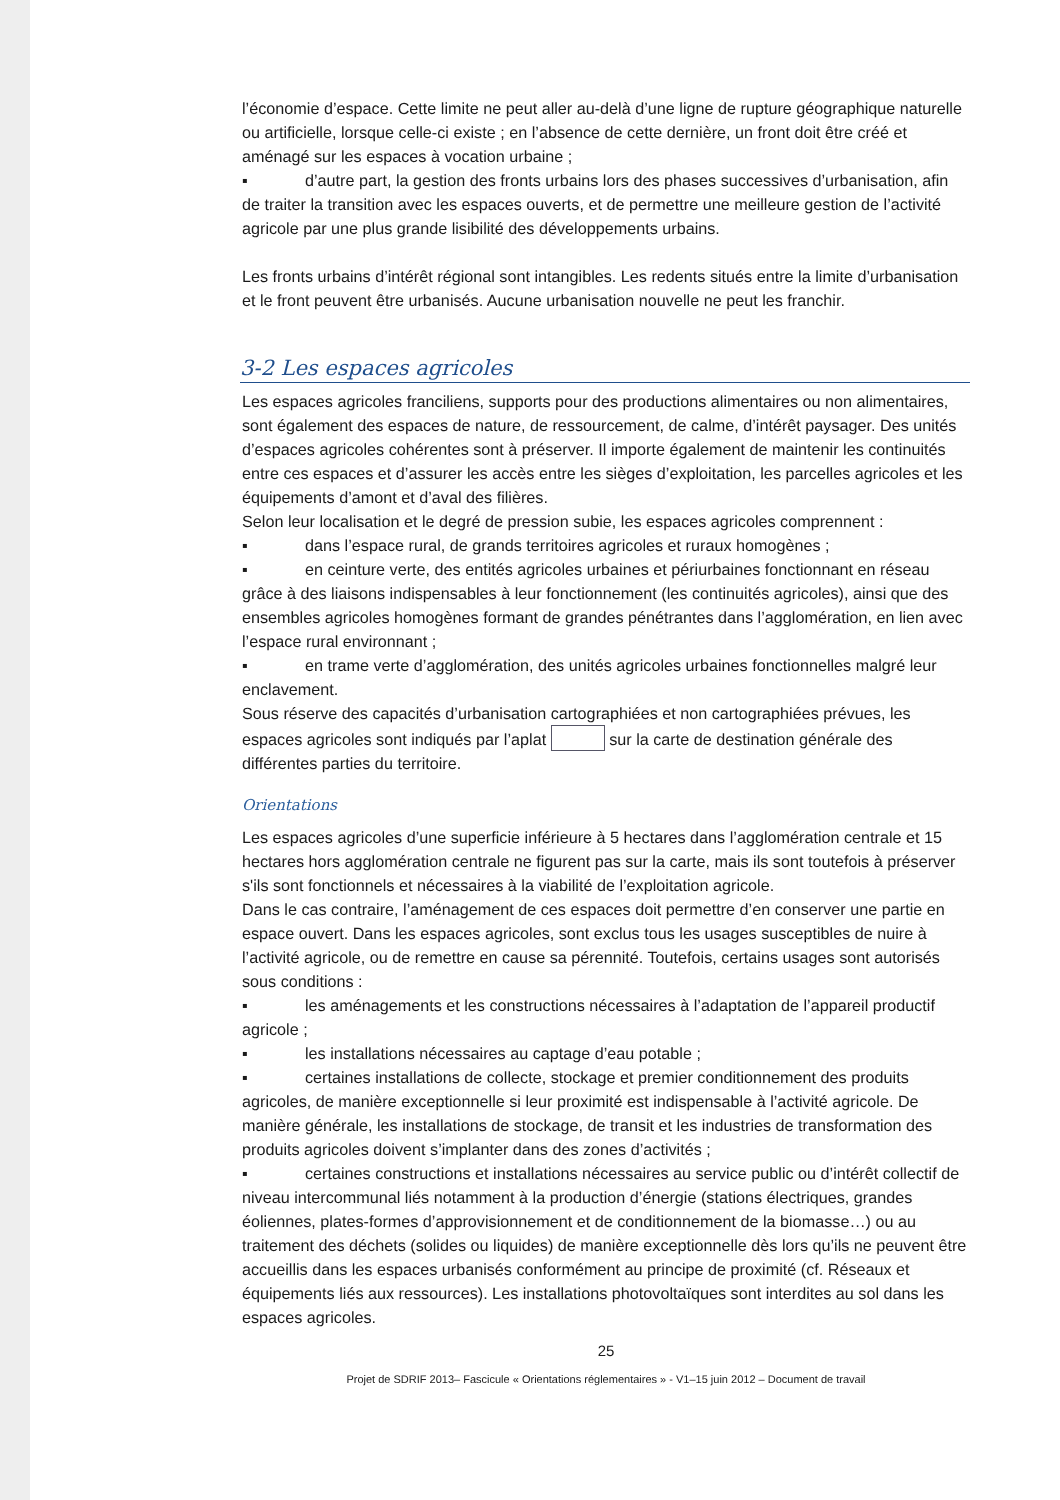l’économie d’espace. Cette limite ne peut aller au-delà d’une ligne de rupture géographique naturelle ou artificielle, lorsque celle-ci existe ; en l’absence de cette dernière, un front doit être créé et aménagé sur les espaces à vocation urbaine ;
▪ d’autre part, la gestion des fronts urbains lors des phases successives d’urbanisation, afin de traiter la transition avec les espaces ouverts, et de permettre une meilleure gestion de l’activité agricole par une plus grande lisibilité des développements urbains.
Les fronts urbains d’intérêt régional sont intangibles. Les redents situés entre la limite d’urbanisation et le front peuvent être urbanisés. Aucune urbanisation nouvelle ne peut les franchir.
3-2 Les espaces agricoles
Les espaces agricoles franciliens, supports pour des productions alimentaires ou non alimentaires, sont également des espaces de nature, de ressourcement, de calme, d’intérêt paysager. Des unités d’espaces agricoles cohérentes sont à préserver. Il importe également de maintenir les continuités entre ces espaces et d’assurer les accès entre les sièges d’exploitation, les parcelles agricoles et les équipements d’amont et d’aval des filières.
Selon leur localisation et le degré de pression subie, les espaces agricoles comprennent :
▪ dans l’espace rural, de grands territoires agricoles et ruraux homogènes ;
▪ en ceinture verte, des entités agricoles urbaines et périurbaines fonctionnant en réseau grâce à des liaisons indispensables à leur fonctionnement (les continuités agricoles), ainsi que des ensembles agricoles homogènes formant de grandes pénétrantes dans l’agglomération, en lien avec l’espace rural environnant ;
▪ en trame verte d’agglomération, des unités agricoles urbaines fonctionnelles malgré leur enclavement.
Sous réserve des capacités d’urbanisation cartographiées et non cartographiées prévues, les espaces agricoles sont indiqués par l’aplat sur la carte de destination générale des différentes parties du territoire.
Orientations
Les espaces agricoles d’une superficie inférieure à 5 hectares dans l’agglomération centrale et 15 hectares hors agglomération centrale ne figurent pas sur la carte, mais ils sont toutefois à préserver s'ils sont fonctionnels et nécessaires à la viabilité de l’exploitation agricole.
Dans le cas contraire, l’aménagement de ces espaces doit permettre d’en conserver une partie en espace ouvert. Dans les espaces agricoles, sont exclus tous les usages susceptibles de nuire à l’activité agricole, ou de remettre en cause sa pérennité. Toutefois, certains usages sont autorisés sous conditions :
▪ les aménagements et les constructions nécessaires à l’adaptation de l’appareil productif agricole ;
▪ les installations nécessaires au captage d’eau potable ;
▪ certaines installations de collecte, stockage et premier conditionnement des produits agricoles, de manière exceptionnelle si leur proximité est indispensable à l’activité agricole. De manière générale, les installations de stockage, de transit et les industries de transformation des produits agricoles doivent s’implanter dans des zones d’activités ;
▪ certaines constructions et installations nécessaires au service public ou d’intérêt collectif de niveau intercommunal liés notamment à la production d’énergie (stations électriques, grandes éoliennes, plates-formes d’approvisionnement et de conditionnement de la biomasse…) ou au traitement des déchets (solides ou liquides) de manière exceptionnelle dès lors qu’ils ne peuvent être accueillis dans les espaces urbanisés conformément au principe de proximité (cf. Réseaux et équipements liés aux ressources). Les installations photovoltaïques sont interdites au sol dans les espaces agricoles.
25
Projet de SDRIF 2013– Fascicule « Orientations réglementaires » - V1–15 juin 2012 – Document de travail